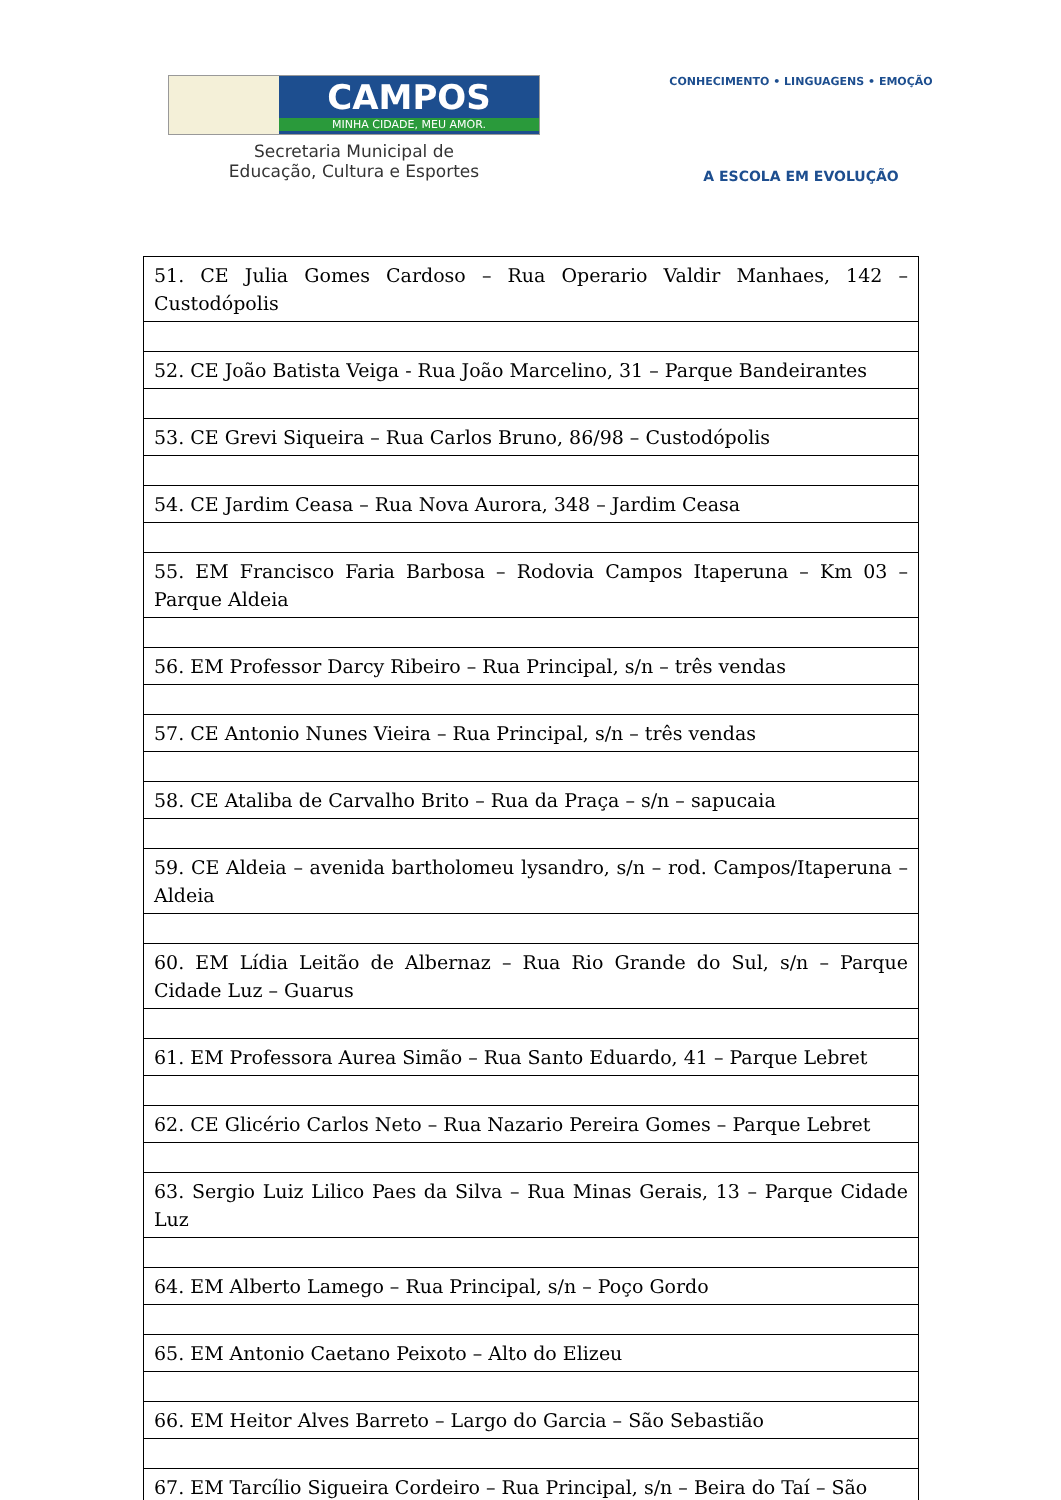CAMPOS
MINHA CIDADE, MEU AMOR.
Secretaria Municipal de
Educação, Cultura e Esportes
CONHECIMENTO • LINGUAGENS • EMOÇÃO
A ESCOLA EM EVOLUÇÃO
| 51. CE Julia Gomes Cardoso – Rua Operario Valdir Manhaes, 142 – Custodópolis |
| 52. CE João Batista Veiga - Rua João Marcelino, 31 – Parque Bandeirantes |
| 53. CE Grevi Siqueira – Rua Carlos Bruno, 86/98 – Custodópolis |
| 54. CE Jardim Ceasa – Rua Nova Aurora, 348 – Jardim Ceasa |
| 55. EM Francisco Faria Barbosa – Rodovia Campos Itaperuna – Km 03 – Parque Aldeia |
| 56. EM Professor Darcy Ribeiro – Rua Principal, s/n – três vendas |
| 57. CE Antonio Nunes Vieira – Rua Principal, s/n – três vendas |
| 58. CE Ataliba de Carvalho Brito – Rua da Praça – s/n – sapucaia |
| 59. CE Aldeia – avenida bartholomeu lysandro, s/n – rod. Campos/Itaperuna – Aldeia |
| 60. EM Lídia Leitão de Albernaz – Rua Rio Grande do Sul, s/n – Parque Cidade Luz – Guarus |
| 61. EM Professora Aurea Simão – Rua Santo Eduardo, 41 – Parque Lebret |
| 62. CE Glicério Carlos Neto – Rua Nazario Pereira Gomes – Parque Lebret |
| 63. Sergio Luiz Lilico Paes da Silva – Rua Minas Gerais, 13 – Parque Cidade Luz |
| 64. EM Alberto Lamego – Rua Principal, s/n – Poço Gordo |
| 65. EM Antonio Caetano Peixoto – Alto do Elizeu |
| 66. EM Heitor Alves Barreto – Largo do Garcia – São Sebastião |
| 67. EM Tarcílio Sigueira Cordeiro – Rua Principal, s/n – Beira do Taí – São |